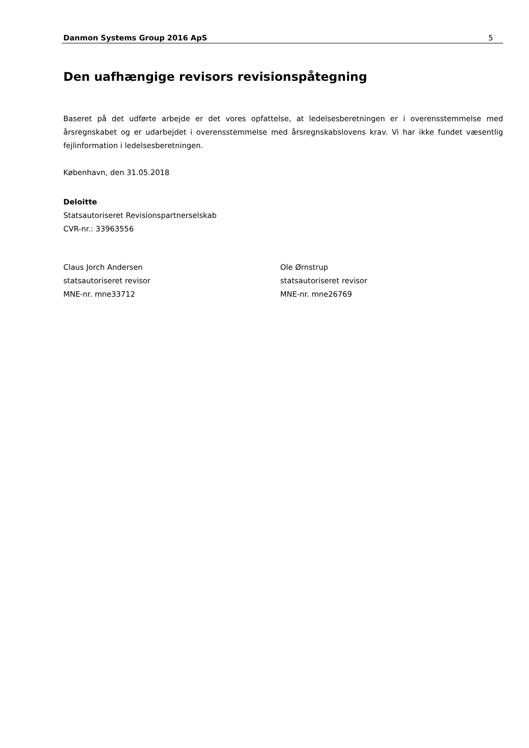Danmon Systems Group 2016 ApS 5
Den uafhængige revisors revisionspåtegning
Baseret på det udførte arbejde er det vores opfattelse, at ledelsesberetningen er i overensstemmelse med årsregnskabet og er udarbejdet i overensstemmelse med årsregnskabslovens krav. Vi har ikke fundet væsentlig fejlinformation i ledelsesberetningen.
København, den 31.05.2018
Deloitte
Statsautoriseret Revisionspartnerselskab
CVR-nr.: 33963556
Claus Jorch Andersen
statsautoriseret revisor
MNE-nr. mne33712
Ole Ørnstrup
statsautoriseret revisor
MNE-nr. mne26769